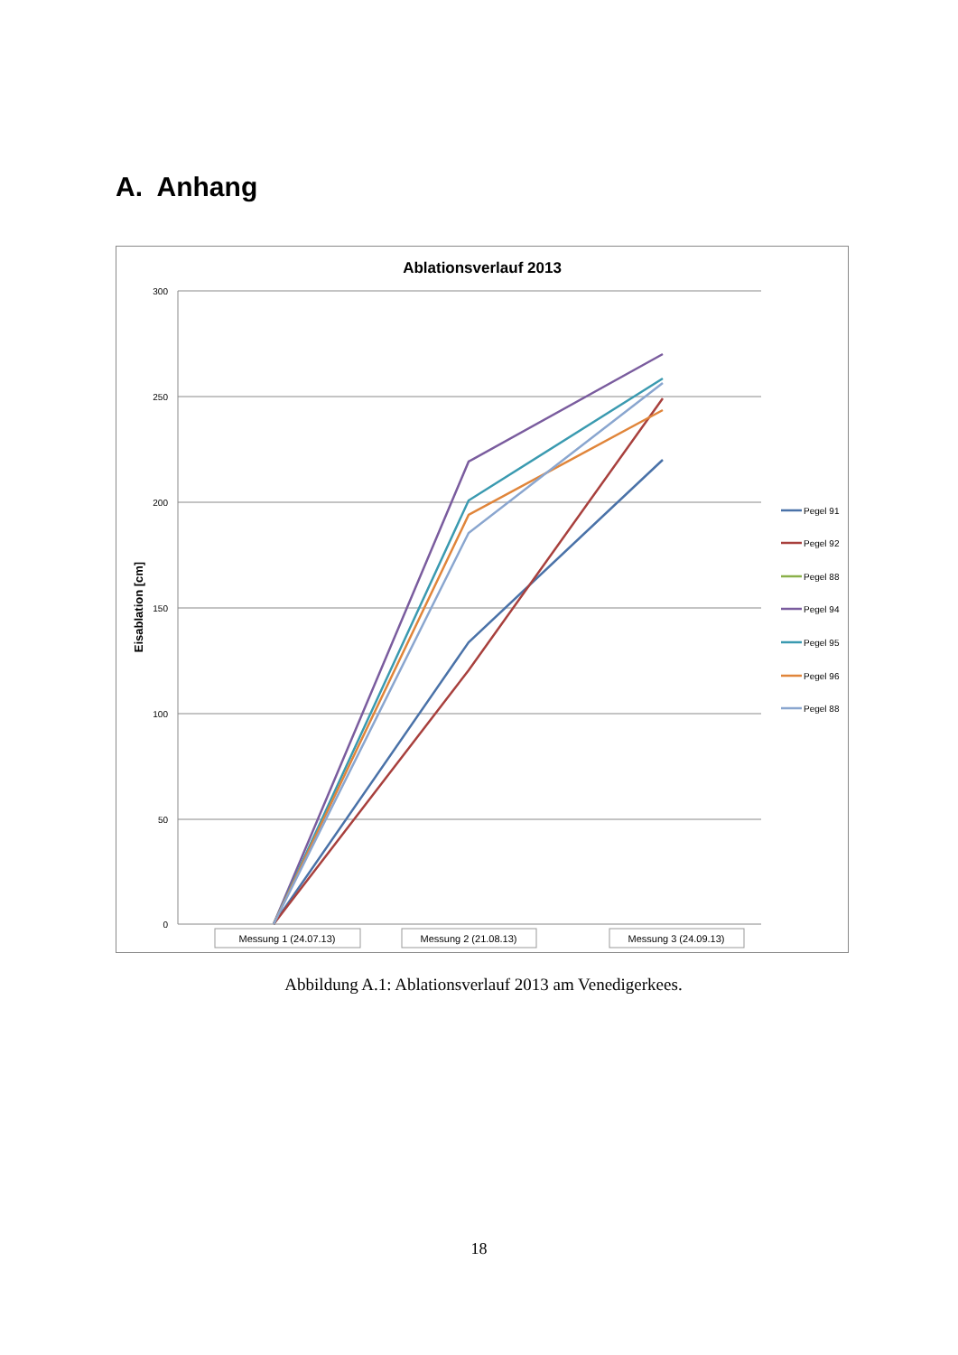A. Anhang
Ablationsverlauf 2013
300
250
200
150
100
50
0
Eisablation [cm]
Messung 1 (24.07.13)
Messung 2 (21.08.13)
Messung 3 (24.09.13)
Pegel 91
Pegel 92
Pegel 88
Pegel 94
Pegel 95
Pegel 96
Pegel 88
Abbildung A.1: Ablationsverlauf 2013 am Venedigerkees.
18